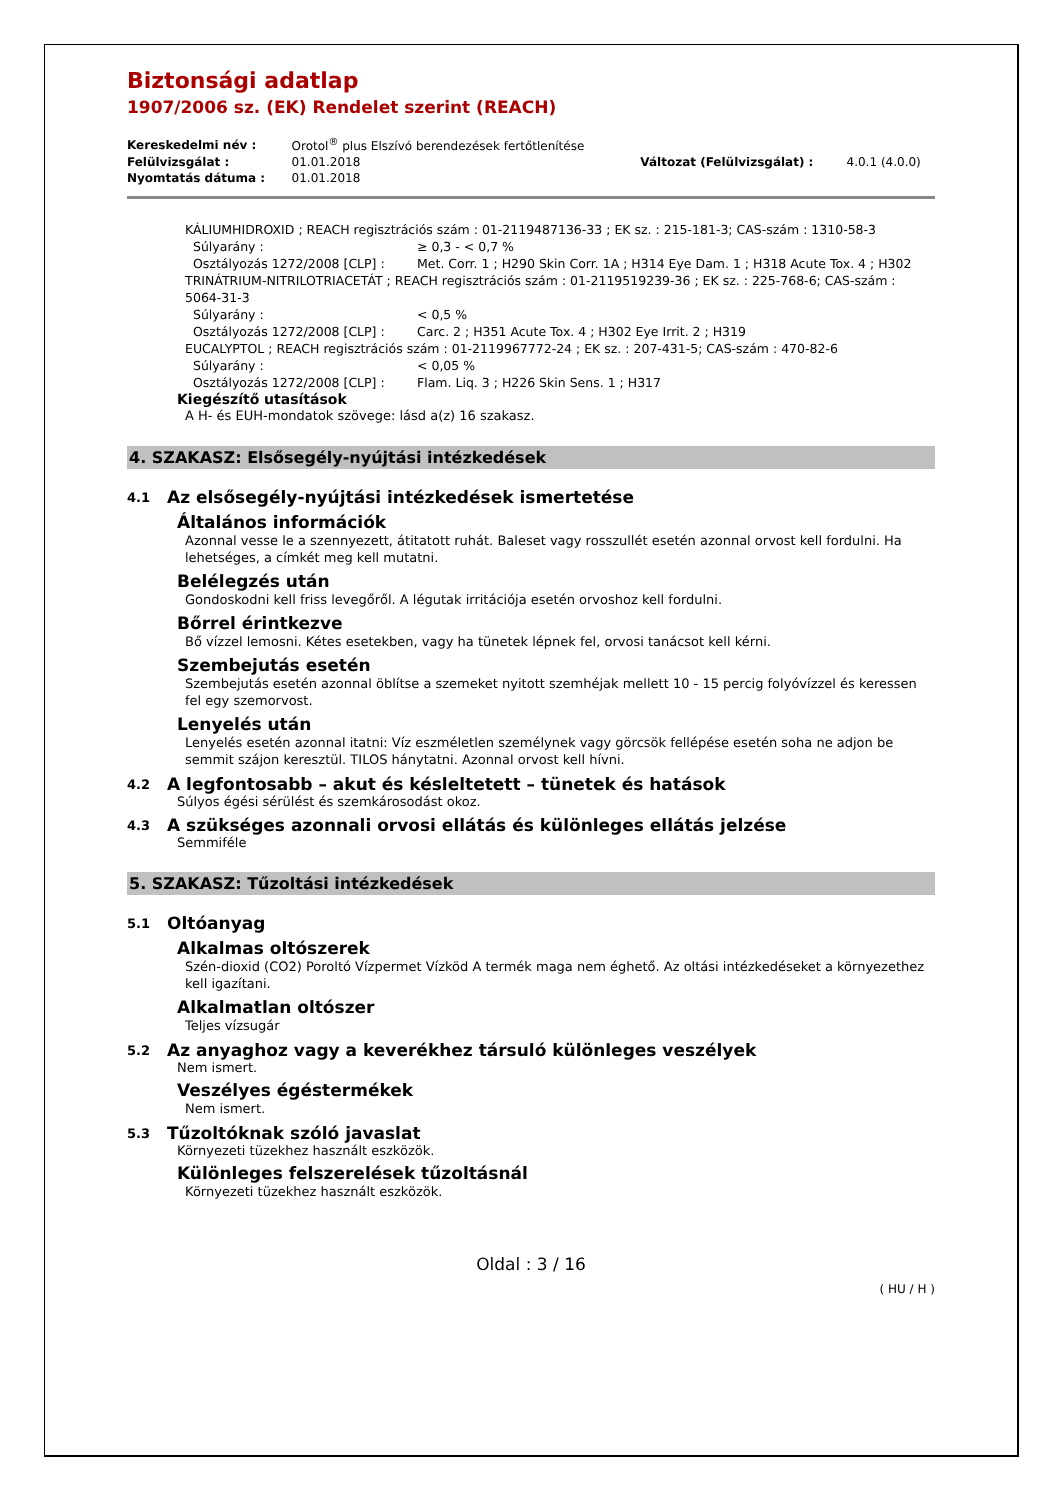Biztonsági adatlap
1907/2006 sz. (EK) Rendelet szerint (REACH)
| Kereskedelmi név : | Orotol<sup>®</sup> plus Elszívó berendezések fertőtlenítése | | |
| Felülvizsgálat : | 01.01.2018 | Változat (Felülvizsgálat) : | 4.0.1 (4.0.0) |
| Nyomtatás dátuma : | 01.01.2018 | | |
KÁLIUMHIDROXID ; REACH regisztrációs szám : 01-2119487136-33 ; EK sz. : 215-181-3; CAS-szám : 1310-58-3
Súlyarány : ≥ 0,3 - < 0,7 %
Osztályozás 1272/2008 [CLP] : Met. Corr. 1 ; H290 Skin Corr. 1A ; H314 Eye Dam. 1 ; H318 Acute Tox. 4 ; H302
TRINÁTRIUM-NITRILOTRIACETÁT ; REACH regisztrációs szám : 01-2119519239-36 ; EK sz. : 225-768-6; CAS-szám : 5064-31-3
Súlyarány : < 0,5 %
Osztályozás 1272/2008 [CLP] : Carc. 2 ; H351 Acute Tox. 4 ; H302 Eye Irrit. 2 ; H319
EUCALYPTOL ; REACH regisztrációs szám : 01-2119967772-24 ; EK sz. : 207-431-5; CAS-szám : 470-82-6
Súlyarány : < 0,05 %
Osztályozás 1272/2008 [CLP] : Flam. Liq. 3 ; H226 Skin Sens. 1 ; H317
Kiegészítő utasítások
A H- és EUH-mondatok szövege: lásd a(z) 16 szakasz.
4. SZAKASZ: Elsősegély-nyújtási intézkedések
4.1 Az elsősegély-nyújtási intézkedések ismertetése
Általános információk
Azonnal vesse le a szennyezett, átitatott ruhát. Baleset vagy rosszullét esetén azonnal orvost kell fordulni. Ha lehetséges, a címkét meg kell mutatni.
Belélegzés után
Gondoskodni kell friss levegőről. A légutak irritációja esetén orvoshoz kell fordulni.
Bőrrel érintkezve
Bő vízzel lemosni. Kétes esetekben, vagy ha tünetek lépnek fel, orvosi tanácsot kell kérni.
Szembejutás esetén
Szembejutás esetén azonnal öblítse a szemeket nyitott szemhéjak mellett 10 - 15 percig folyóvízzel és keressen fel egy szemorvost.
Lenyelés után
Lenyelés esetén azonnal itatni: Víz eszméletlen személynek vagy görcsök fellépése esetén soha ne adjon be semmit szájon keresztül. TILOS hánytatni. Azonnal orvost kell hívni.
4.2 A legfontosabb – akut és késleltetett – tünetek és hatások
Súlyos égési sérülést és szemkárosodást okoz.
4.3 A szükséges azonnali orvosi ellátás és különleges ellátás jelzése
Semmiféle
5. SZAKASZ: Tűzoltási intézkedések
5.1 Oltóanyag
Alkalmas oltószerek
Szén-dioxid (CO2) Poroltó Vízpermet Vízköd A termék maga nem éghető. Az oltási intézkedéseket a környezethez kell igazítani.
Alkalmatlan oltószer
Teljes vízsugár
5.2 Az anyaghoz vagy a keverékhez társuló különleges veszélyek
Nem ismert.
Veszélyes égéstermékek
Nem ismert.
5.3 Tűzoltóknak szóló javaslat
Környezeti tüzekhez használt eszközök.
Különleges felszerelések tűzoltásnál
Környezeti tüzekhez használt eszközök.
Oldal : 3 / 16
( HU / H )